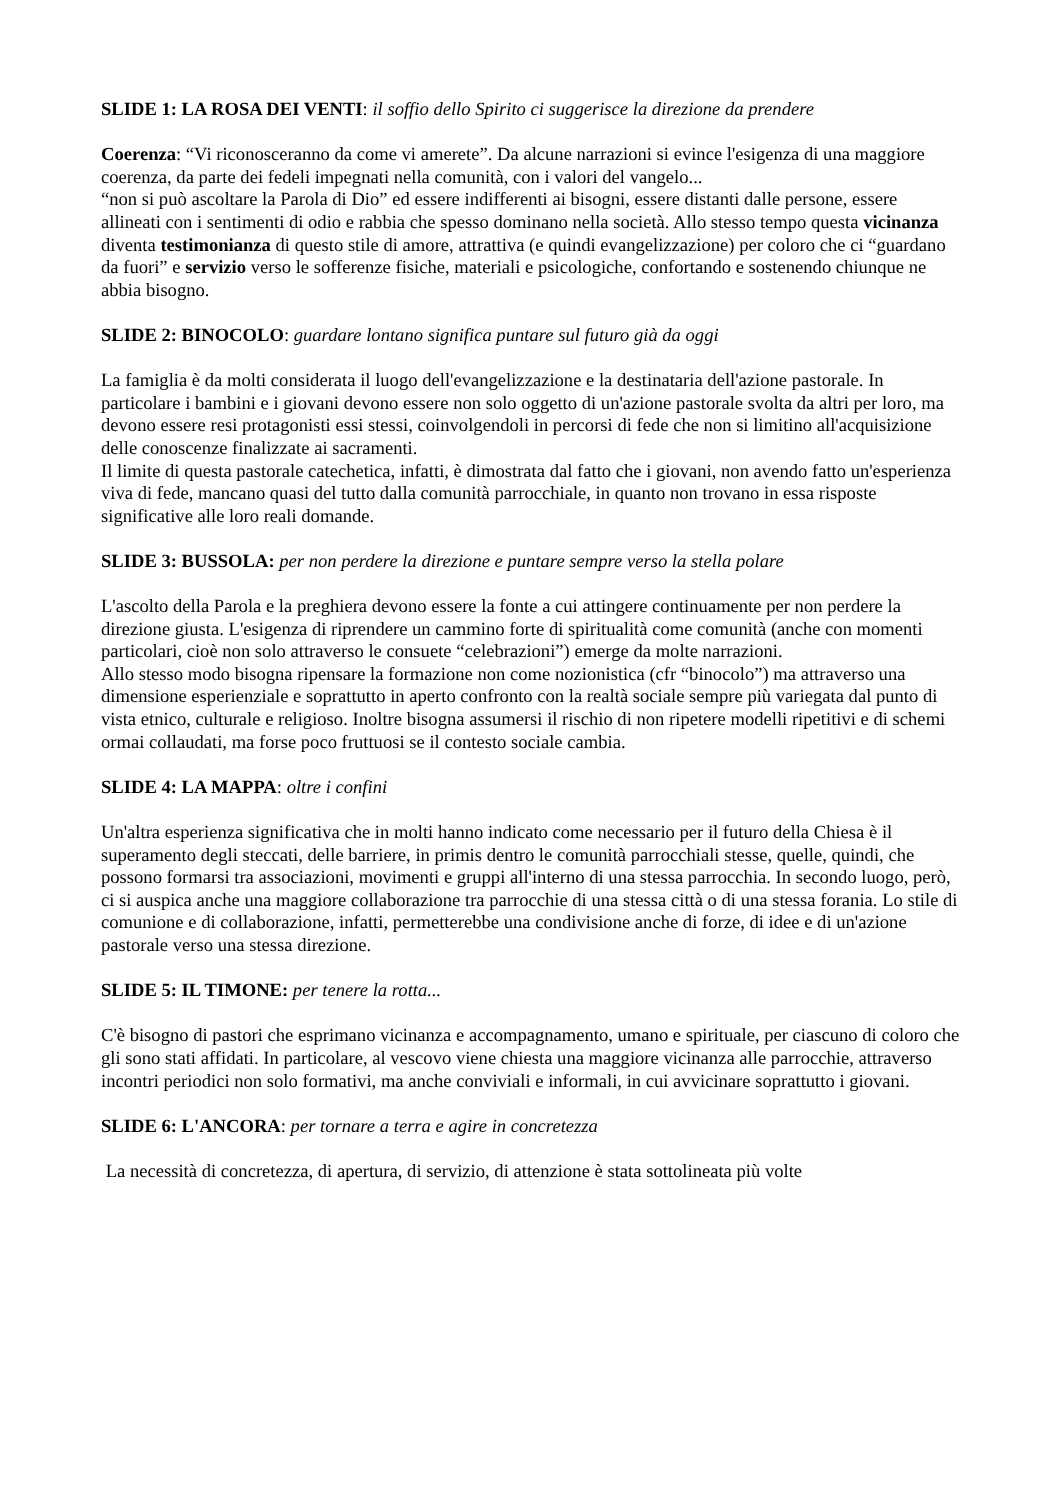SLIDE 1: LA ROSA DEI VENTI: il soffio dello Spirito ci suggerisce la direzione da prendere
Coerenza: “Vi riconosceranno da come vi amerete”. Da alcune narrazioni si evince l'esigenza di una maggiore coerenza, da parte dei fedeli impegnati nella comunità, con i valori del vangelo...
“non si può ascoltare la Parola di Dio” ed essere indifferenti ai bisogni, essere distanti dalle persone, essere allineati con i sentimenti di odio e rabbia che spesso dominano nella società. Allo stesso tempo questa vicinanza diventa testimonianza di questo stile di amore, attrattiva (e quindi evangelizzazione) per coloro che ci “guardano da fuori” e servizio verso le sofferenze fisiche, materiali e psicologiche, confortando e sostenendo chiunque ne abbia bisogno.
SLIDE 2: BINOCOLO: guardare lontano significa puntare sul futuro già da oggi
La famiglia è da molti considerata il luogo dell'evangelizzazione e la destinataria dell'azione pastorale. In particolare i bambini e i giovani devono essere non solo oggetto di un'azione pastorale svolta da altri per loro, ma devono essere resi protagonisti essi stessi, coinvolgendoli in percorsi di fede che non si limitino all'acquisizione delle conoscenze finalizzate ai sacramenti.
Il limite di questa pastorale catechetica, infatti, è dimostrata dal fatto che i giovani, non avendo fatto un'esperienza viva di fede, mancano quasi del tutto dalla comunità parrocchiale, in quanto non trovano in essa risposte significative alle loro reali domande.
SLIDE 3: BUSSOLA: per non perdere la direzione e puntare sempre verso la stella polare
L'ascolto della Parola e la preghiera devono essere la fonte a cui attingere continuamente per non perdere la direzione giusta. L'esigenza di riprendere un cammino forte di spiritualità come comunità (anche con momenti particolari, cioè non solo attraverso le consuete “celebrazioni”) emerge da molte narrazioni.
Allo stesso modo bisogna ripensare la formazione non come nozionistica (cfr “binocolo”) ma attraverso una dimensione esperienziale e soprattutto in aperto confronto con la realtà sociale sempre più variegata dal punto di vista etnico, culturale e religioso. Inoltre bisogna assumersi il rischio di non ripetere modelli ripetitivi e di schemi ormai collaudati, ma forse poco fruttuosi se il contesto sociale cambia.
SLIDE 4: LA MAPPA: oltre i confini
Un'altra esperienza significativa che in molti hanno indicato come necessario per il futuro della Chiesa è il superamento degli steccati, delle barriere, in primis dentro le comunità parrocchiali stesse, quelle, quindi, che possono formarsi tra associazioni, movimenti e gruppi all'interno di una stessa parrocchia. In secondo luogo, però, ci si auspica anche una maggiore collaborazione tra parrocchie di una stessa città o di una stessa forania. Lo stile di comunione e di collaborazione, infatti, permetterebbe una condivisione anche di forze, di idee e di un'azione pastorale verso una stessa direzione.
SLIDE 5: IL TIMONE: per tenere la rotta...
C'è bisogno di pastori che esprimano vicinanza e accompagnamento, umano e spirituale, per ciascuno di coloro che gli sono stati affidati. In particolare, al vescovo viene chiesta una maggiore vicinanza alle parrocchie, attraverso incontri periodici non solo formativi, ma anche conviviali e informali, in cui avvicinare soprattutto i giovani.
SLIDE 6: L'ANCORA: per tornare a terra e agire in concretezza
La necessità di concretezza, di apertura, di servizio, di attenzione è stata sottolineata più volte